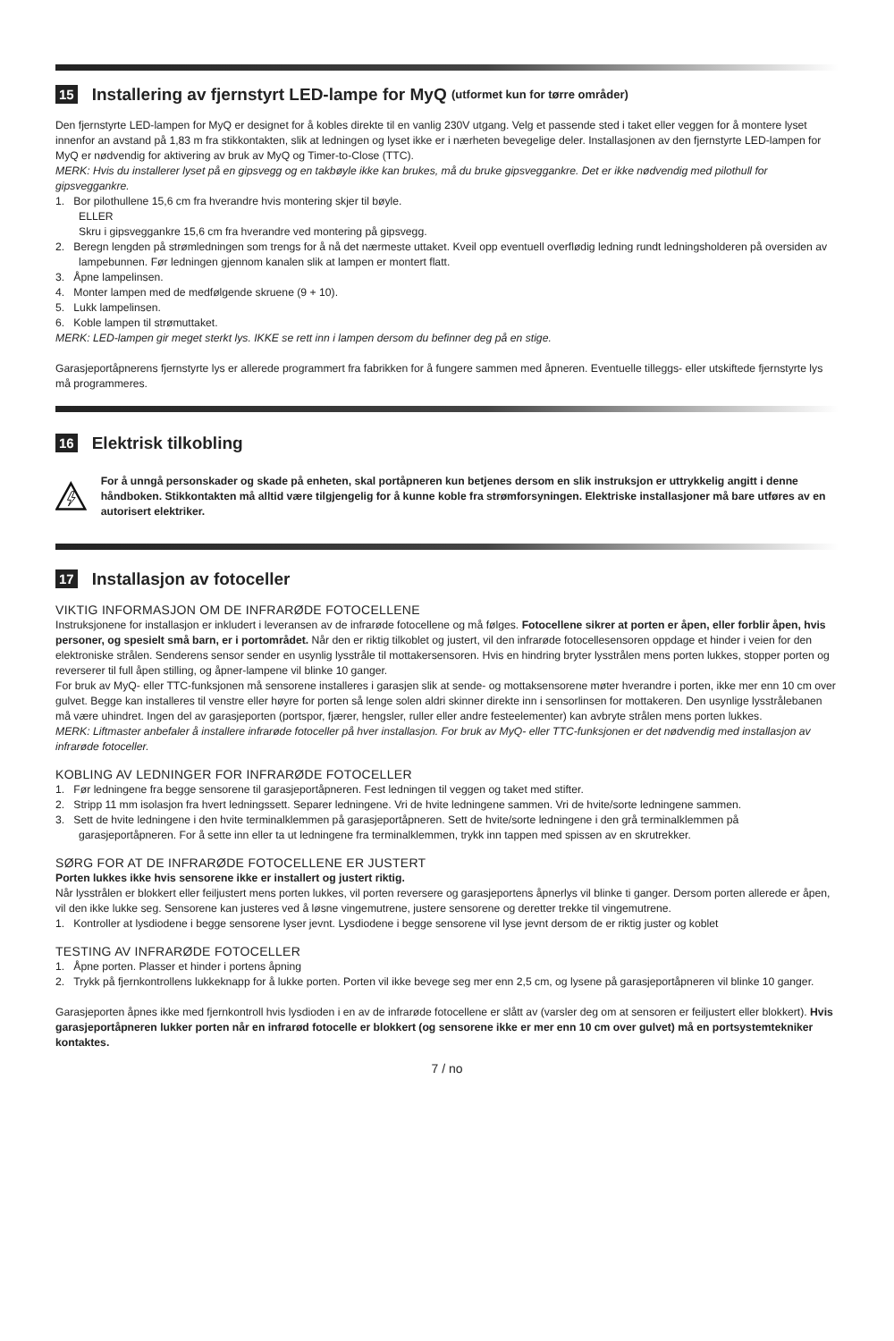15 Installering av fjernstyrt LED-lampe for MyQ (utformet kun for tørre områder)
Den fjernstyrte LED-lampen for MyQ er designet for å kobles direkte til en vanlig 230V utgang. Velg et passende sted i taket eller veggen for å montere lyset innenfor an avstand på 1,83 m fra stikkontakten, slik at ledningen og lyset ikke er i nærheten bevegelige deler. Installasjonen av den fjernstyrte LED-lampen for MyQ er nødvendig for aktivering av bruk av MyQ og Timer-to-Close (TTC).
MERK: Hvis du installerer lyset på en gipsvegg og en takbøyle ikke kan brukes, må du bruke gipsveggankre. Det er ikke nødvendig med pilothull for gipsveggankre.
1. Bor pilothullene 15,6 cm fra hverandre hvis montering skjer til bøyle.
ELLER
Skru i gipsveggankre 15,6 cm fra hverandre ved montering på gipsvegg.
2. Beregn lengden på strømledningen som trengs for å nå det nærmeste uttaket. Kveil opp eventuell overflødig ledning rundt ledningsholderen på oversiden av lampebunnen. Før ledningen gjennom kanalen slik at lampen er montert flatt.
3. Åpne lampelinsen.
4. Monter lampen med de medfølgende skruene (9 + 10).
5. Lukk lampelinsen.
6. Koble lampen til strømuttaket.
MERK: LED-lampen gir meget sterkt lys. IKKE se rett inn i lampen dersom du befinner deg på en stige.
Garasjeportåpnerens fjernstyrte lys er allerede programmert fra fabrikken for å fungere sammen med åpneren. Eventuelle tilleggs- eller utskiftede fjernstyrte lys må programmeres.
16 Elektrisk tilkobling
For å unngå personskader og skade på enheten, skal portåpneren kun betjenes dersom en slik instruksjon er uttrykkelig angitt i denne håndboken. Stikkontakten må alltid være tilgjengelig for å kunne koble fra strømforsyningen. Elektriske installasjoner må bare utføres av en autorisert elektriker.
17 Installasjon av fotoceller
VIKTIG INFORMASJON OM DE INFRARØDE FOTOCELLENE
Instruksjonene for installasjon er inkludert i leveransen av de infrarøde fotocellene og må følges. Fotocellene sikrer at porten er åpen, eller forblir åpen, hvis personer, og spesielt små barn, er i portområdet. Når den er riktig tilkoblet og justert, vil den infrarøde fotocellesensoren oppdage et hinder i veien for den elektroniske strålen. Senderens sensor sender en usynlig lysstråle til mottakersensoren. Hvis en hindring bryter lysstrålen mens porten lukkes, stopper porten og reverserer til full åpen stilling, og åpner-lampene vil blinke 10 ganger.
For bruk av MyQ- eller TTC-funksjonen må sensorene installeres i garasjen slik at sende- og mottaksensorene møter hverandre i porten, ikke mer enn 10 cm over gulvet. Begge kan installeres til venstre eller høyre for porten så lenge solen aldri skinner direkte inn i sensorlinsen for mottakeren. Den usynlige lysstrålebanen må være uhindret. Ingen del av garasjeporten (portspor, fjærer, hengsler, ruller eller andre festeelementer) kan avbryte strålen mens porten lukkes.
MERK: Liftmaster anbefaler å installere infrarøde fotoceller på hver installasjon. For bruk av MyQ- eller TTC-funksjonen er det nødvendig med installasjon av infrarøde fotoceller.
KOBLING AV LEDNINGER FOR INFRARØDE FOTOCELLER
1. Før ledningene fra begge sensorene til garasjeportåpneren. Fest ledningen til veggen og taket med stifter.
2. Stripp 11 mm isolasjon fra hvert ledningssett. Separer ledningene. Vri de hvite ledningene sammen. Vri de hvite/sorte ledningene sammen.
3. Sett de hvite ledningene i den hvite terminalklemmen på garasjeportåpneren. Sett de hvite/sorte ledningene i den grå terminalklemmen på garasjeportåpneren. For å sette inn eller ta ut ledningene fra terminalklemmen, trykk inn tappen med spissen av en skrutrekker.
SØRG FOR AT DE INFRARØDE FOTOCELLENE ER JUSTERT
Porten lukkes ikke hvis sensorene ikke er installert og justert riktig.
Når lysstrålen er blokkert eller feiljustert mens porten lukkes, vil porten reversere og garasjeportens åpnerlys vil blinke ti ganger. Dersom porten allerede er åpen, vil den ikke lukke seg. Sensorene kan justeres ved å løsne vingemutrene, justere sensorene og deretter trekke til vingemutrene.
1. Kontroller at lysdiodene i begge sensorene lyser jevnt. Lysdiodene i begge sensorene vil lyse jevnt dersom de er riktig juster og koblet
TESTING AV INFRARØDE FOTOCELLER
1. Åpne porten. Plasser et hinder i portens åpning
2. Trykk på fjernkontrollens lukkeknapp for å lukke porten. Porten vil ikke bevege seg mer enn 2,5 cm, og lysene på garasjeportåpneren vil blinke 10 ganger.
Garasjeporten åpnes ikke med fjernkontroll hvis lysdioden i en av de infrarøde fotocellene er slått av (varsler deg om at sensoren er feiljustert eller blokkert). Hvis garasjeportåpneren lukker porten når en infrarød fotocelle er blokkert (og sensorene ikke er mer enn 10 cm over gulvet) må en portsystemtekniker kontaktes.
7 / no